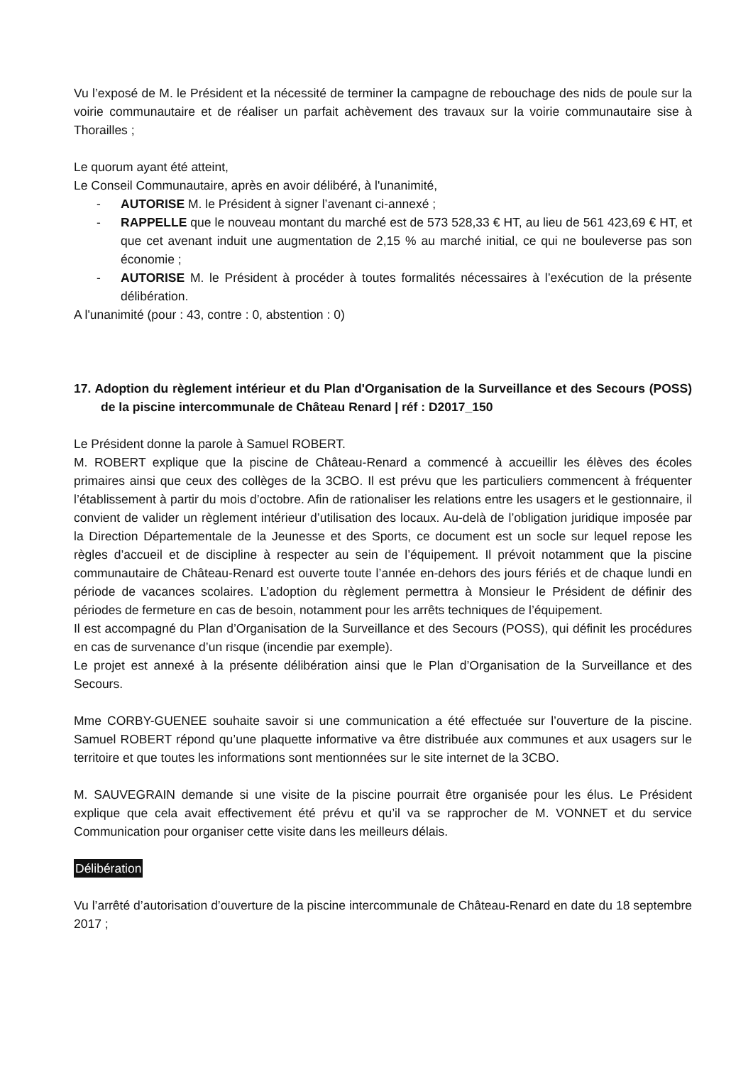Vu l’exposé de M. le Président et la nécessité de terminer la campagne de rebouchage des nids de poule sur la voirie communautaire et de réaliser un parfait achèvement des travaux sur la voirie communautaire sise à Thorailles ;
Le quorum ayant été atteint,
Le Conseil Communautaire, après en avoir délibéré, à l'unanimité,
- AUTORISE M. le Président à signer l’avenant ci-annexé ;
- RAPPELLE que le nouveau montant du marché est de 573 528,33 € HT, au lieu de 561 423,69 € HT, et que cet avenant induit une augmentation de 2,15 % au marché initial, ce qui ne bouleverse pas son économie ;
- AUTORISE M. le Président à procéder à toutes formalités nécessaires à l’exécution de la présente délibération.
A l'unanimité (pour : 43, contre : 0, abstention : 0)
17. Adoption du règlement intérieur et du Plan d'Organisation de la Surveillance et des Secours (POSS) de la piscine intercommunale de Château Renard | réf : D2017_150
Le Président donne la parole à Samuel ROBERT.
M. ROBERT explique que la piscine de Château-Renard a commencé à accueillir les élèves des écoles primaires ainsi que ceux des collèges de la 3CBO. Il est prévu que les particuliers commencent à fréquenter l’établissement à partir du mois d’octobre. Afin de rationaliser les relations entre les usagers et le gestionnaire, il convient de valider un règlement intérieur d’utilisation des locaux. Au-delà de l’obligation juridique imposée par la Direction Départementale de la Jeunesse et des Sports, ce document est un socle sur lequel repose les règles d’accueil et de discipline à respecter au sein de l’équipement. Il prévoit notamment que la piscine communautaire de Château-Renard est ouverte toute l’année en-dehors des jours fériés et de chaque lundi en période de vacances scolaires. L’adoption du règlement permettra à Monsieur le Président de définir des périodes de fermeture en cas de besoin, notamment pour les arrêts techniques de l’équipement.
Il est accompagné du Plan d’Organisation de la Surveillance et des Secours (POSS), qui définit les procédures en cas de survenance d’un risque (incendie par exemple).
Le projet est annexé à la présente délibération ainsi que le Plan d’Organisation de la Surveillance et des Secours.
Mme CORBY-GUENEE souhaite savoir si une communication a été effectuée sur l’ouverture de la piscine. Samuel ROBERT répond qu’une plaquette informative va être distribuée aux communes et aux usagers sur le territoire et que toutes les informations sont mentionnées sur le site internet de la 3CBO.
M. SAUVEGRAIN demande si une visite de la piscine pourrait être organisée pour les élus. Le Président explique que cela avait effectivement été prévu et qu’il va se rapprocher de M. VONNET et du service Communication pour organiser cette visite dans les meilleurs délais.
Délibération
Vu l’arrêté d’autorisation d’ouverture de la piscine intercommunale de Château-Renard en date du 18 septembre 2017 ;